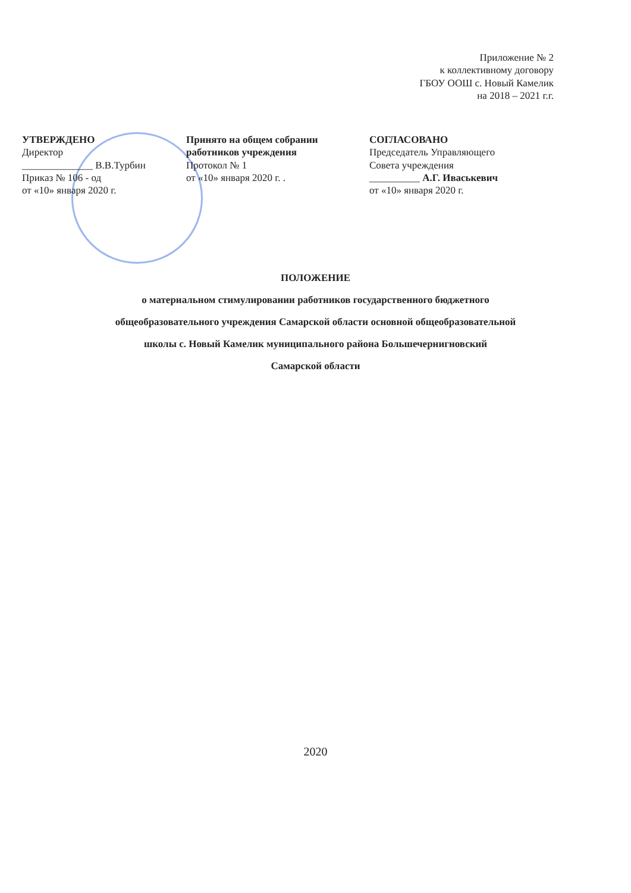Приложение № 2
к коллективному договору
ГБОУ ООШ с. Новый Камелик
на 2018 – 2021 г.г.
УТВЕРЖДЕНО
Директор
______________ В.В.Турбин
Приказ № 106 - од
от «10» января 2020 г.
Принято на общем собрании
работников учреждения
Протокол № 1
от «10» января 2020 г. .
СОГЛАСОВАНО
Председатель Управляющего
Совета учреждения
__________ А.Г. Иваськевич
от «10» января 2020 г.
ПОЛОЖЕНИЕ
о материальном стимулировании работников государственного бюджетного
общеобразовательного учреждения Самарской области основной общеобразовательной
школы с. Новый Камелик муниципального района Большечернигновский
Самарской области
2020